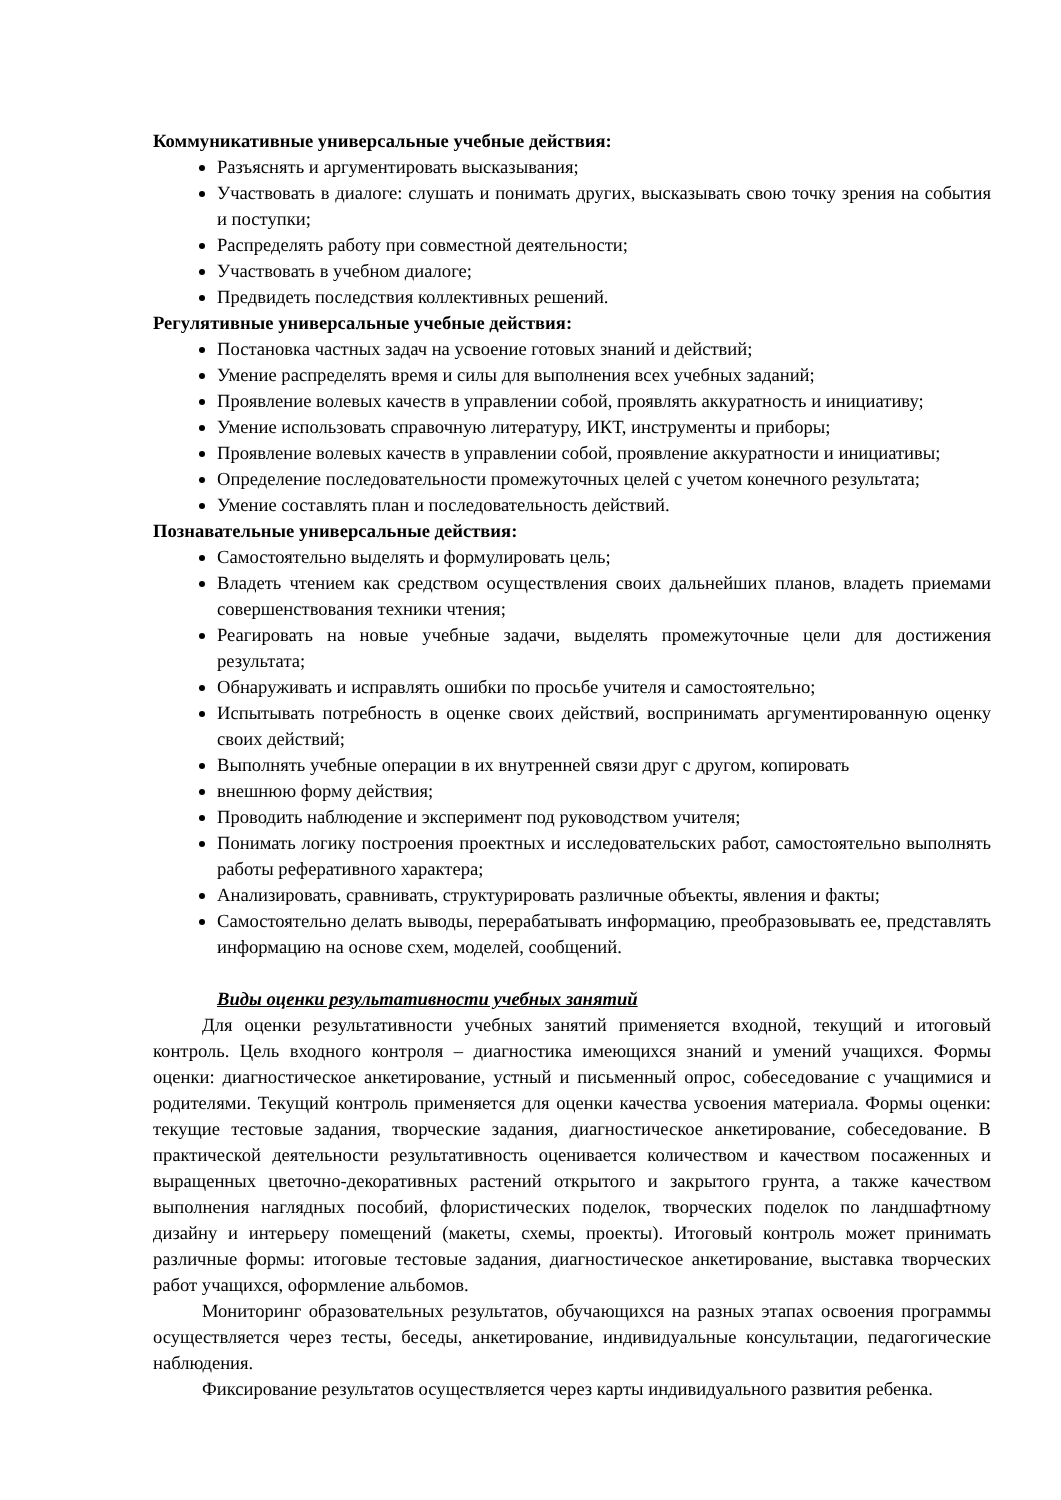Коммуникативные универсальные учебные действия:
Разъяснять и аргументировать высказывания;
Участвовать в диалоге: слушать и понимать других, высказывать свою точку зрения на события и поступки;
Распределять работу при совместной деятельности;
Участвовать в учебном диалоге;
Предвидеть последствия коллективных решений.
Регулятивные универсальные учебные действия:
Постановка частных задач на усвоение готовых знаний и действий;
Умение распределять время и силы для выполнения всех учебных заданий;
Проявление волевых качеств в управлении собой, проявлять аккуратность и инициативу;
Умение использовать справочную литературу, ИКТ, инструменты и приборы;
Проявление волевых качеств в управлении собой, проявление аккуратности и инициативы;
Определение последовательности промежуточных целей с учетом конечного результата;
Умение составлять план и последовательность действий.
Познавательные универсальные действия:
Самостоятельно выделять и формулировать цель;
Владеть чтением как средством осуществления своих дальнейших планов, владеть приемами совершенствования техники чтения;
Реагировать на новые учебные задачи, выделять промежуточные цели для достижения результата;
Обнаруживать и исправлять ошибки по просьбе учителя и самостоятельно;
Испытывать потребность в оценке своих действий, воспринимать аргументированную оценку своих действий;
Выполнять учебные операции в их внутренней связи друг с другом, копировать
внешнюю форму действия;
Проводить наблюдение и эксперимент под руководством учителя;
Понимать логику построения проектных и исследовательских работ, самостоятельно выполнять работы реферативного характера;
Анализировать, сравнивать, структурировать различные объекты, явления и факты;
Самостоятельно делать выводы, перерабатывать информацию, преобразовывать ее, представлять информацию на основе схем, моделей, сообщений.
Виды оценки результативности учебных занятий
Для оценки результативности учебных занятий применяется входной, текущий и итоговый контроль. Цель входного контроля – диагностика имеющихся знаний и умений учащихся. Формы оценки: диагностическое анкетирование, устный и письменный опрос, собеседование с учащимися и родителями. Текущий контроль применяется для оценки качества усвоения материала. Формы оценки: текущие тестовые задания, творческие задания, диагностическое анкетирование, собеседование. В практической деятельности результативность оценивается количеством и качеством посаженных и выращенных цветочно-декоративных растений открытого и закрытого грунта, а также качеством выполнения наглядных пособий, флористических поделок, творческих поделок по ландшафтному дизайну и интерьеру помещений (макеты, схемы, проекты). Итоговый контроль может принимать различные формы: итоговые тестовые задания, диагностическое анкетирование, выставка творческих работ учащихся, оформление альбомов.
Мониторинг образовательных результатов, обучающихся на разных этапах освоения программы осуществляется через тесты, беседы, анкетирование, индивидуальные консультации, педагогические наблюдения.
Фиксирование результатов осуществляется через карты индивидуального развития ребенка.